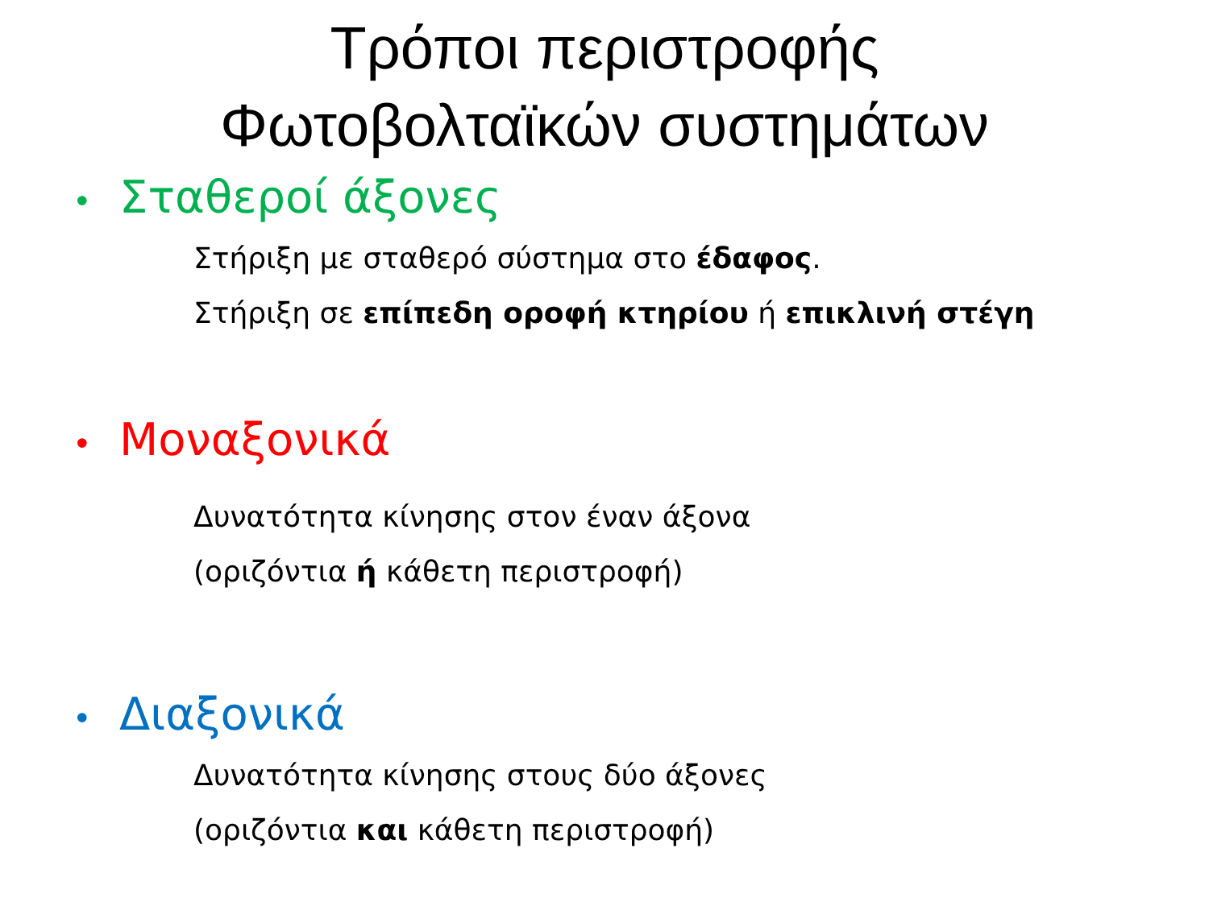Τρόποι περιστροφής
Φωτοβολταϊκών συστημάτων
• Σταθεροί άξονες
Στήριξη με σταθερό σύστημα στο έδαφος.
Στήριξη σε επίπεδη οροφή κτηρίου ή επικλινή στέγη
• Μοναξονικά
Δυνατότητα κίνησης στον έναν άξονα
(οριζόντια ή κάθετη περιστροφή)
• Διαξονικά
Δυνατότητα κίνησης στους δύο άξονες
(οριζόντια και κάθετη περιστροφή)